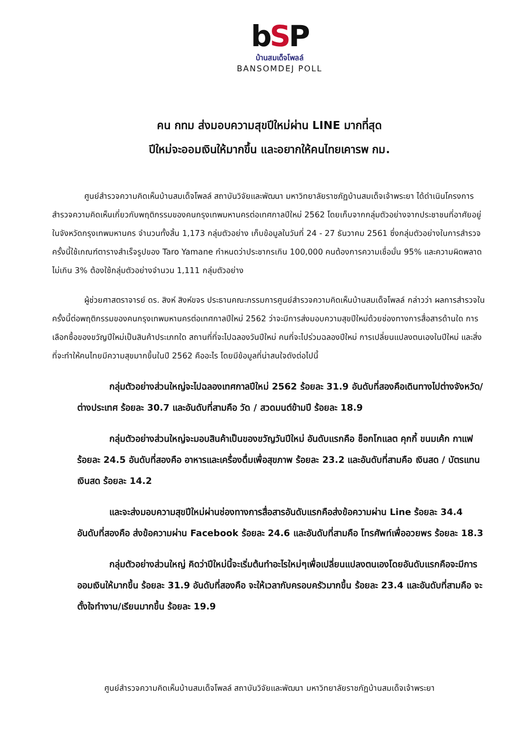bSP
บ้านสมเด็จโพลล์
BANSOMDEJ POLL
คน กทม ส่งมอบความสุขปีใหม่ผ่าน LINE มากที่สุด
ปีใหม่จะออมเงินให้มากขึ้น และอยากให้คนไทยเคารพ กม.
ศูนย์สำรวจความคิดเห็นบ้านสมเด็จโพลล์ สถาบันวิจัยและพัฒนา มหาวิทยาลัยราชภัฏบ้านสมเด็จเจ้าพระยา ได้ดำเนินโครงการสำรวจความคิดเห็นเกี่ยวกับพฤติกรรมของคนกรุงเทพมหานครต่อเทศกาลปีใหม่ 2562 โดยเก็บจากกลุ่มตัวอย่างจากประชาชนที่อาศัยอยู่ในจังหวัดกรุงเทพมหานคร จำนวนทั้งสิ้น 1,173 กลุ่มตัวอย่าง เก็บข้อมูลในวันที่ 24 - 27 ธันวาคม 2561 ซึ่งกลุ่มตัวอย่างในการสำรวจครั้งนี้ใช้เกณฑ์ตารางสำเร็จรูปของ Taro Yamane กำหนดว่าประชากรเกิน 100,000 คนต้องการความเชื่อมั่น 95% และความผิดพลาดไม่เกิน 3% ต้องใช้กลุ่มตัวอย่างจำนวน 1,111 กลุ่มตัวอย่าง
ผู้ช่วยศาสตราจารย์ ดร. สิงห์ สิงห์ขจร ประธานคณะกรรมการศูนย์สำรวจความคิดเห็นบ้านสมเด็จโพลล์ กล่าวว่า ผลการสำรวจในครั้งนี้ต่อพฤติกรรมของคนกรุงเทพมหานครต่อเทศกาลปีใหม่ 2562 ว่าจะมีการส่งมอบความสุขปีใหม่ด้วยช่องทางการสื่อสารด้านใด การเลือกซื้อของขวัญปีใหม่เป็นสินค้าประเภทใด สถานที่ที่จะไปฉลองวันปีใหม่ คนที่จะไปร่วมฉลองปีใหม่ การเปลี่ยนแปลงตนเองในปีใหม่ และสิ่งที่จะทำให้คนไทยมีความสุขมากขึ้นในปี 2562 คืออะไร โดยมีข้อมูลที่น่าสนใจดังต่อไปนี้
กลุ่มตัวอย่างส่วนใหญ่จะไปฉลองเทศกาลปีใหม่ 2562 ร้อยละ 31.9 อันดับที่สองคือเดินทางไปต่างจังหวัด/ต่างประเทศ ร้อยละ 30.7 และอันดับที่สามคือ วัด / สวดมนต์ข้ามปี ร้อยละ 18.9
กลุ่มตัวอย่างส่วนใหญ่จะมอบสินค้าเป็นของขวัญวันปีใหม่ อันดับแรกคือ ช็อกโกแลต คุกกี้ ขนมเค้ก กาแฟ ร้อยละ 24.5 อันดับที่สองคือ อาหารและเครื่องดื่มเพื่อสุขภาพ ร้อยละ 23.2 และอันดับที่สามคือ เงินสด / บัตรแทนเงินสด ร้อยละ 14.2
และจะส่งมอบความสุขปีใหม่ผ่านช่องทางการสื่อสารอันดับแรกคือส่งข้อความผ่าน Line ร้อยละ 34.4 อันดับที่สองคือ ส่งข้อความผ่าน Facebook ร้อยละ 24.6 และอันดับที่สามคือ โทรศัพท์เพื่ออวยพร ร้อยละ 18.3
กลุ่มตัวอย่างส่วนใหญ่ คิดว่าปีใหม่นี้จะเริ่มต้นทำอะไรใหม่ๆเพื่อเปลี่ยนแปลงตนเองโดยอันดับแรกคือจะมีการออมเงินให้มากขึ้น ร้อยละ 31.9 อันดับที่สองคือ จะให้เวลากับครอบครัวมากขึ้น ร้อยละ 23.4 และอันดับที่สามคือ จะตั้งใจทำงาน/เรียนมากขึ้น ร้อยละ 19.9
ศูนย์สำรวจความคิดเห็นบ้านสมเด็จโพลล์ สถาบันวิจัยและพัฒนา มหาวิทยาลัยราชภัฏบ้านสมเด็จเจ้าพระยา